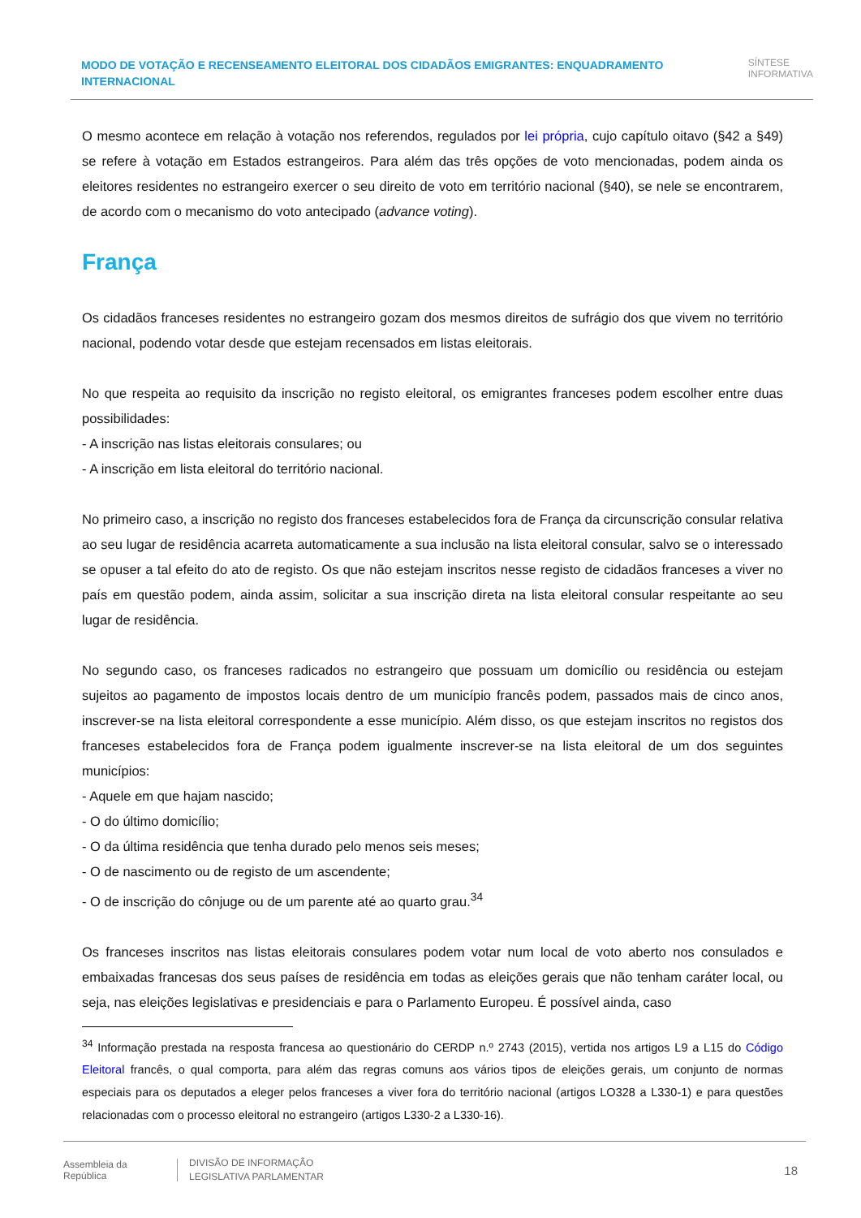MODO DE VOTAÇÃO E RECENSEAMENTO ELEITORAL DOS CIDADÃOS EMIGRANTES: ENQUADRAMENTO INTERNACIONAL
SÍNTESE
INFORMATIVA
O mesmo acontece em relação à votação nos referendos, regulados por lei própria, cujo capítulo oitavo (§42 a §49) se refere à votação em Estados estrangeiros. Para além das três opções de voto mencionadas, podem ainda os eleitores residentes no estrangeiro exercer o seu direito de voto em território nacional (§40), se nele se encontrarem, de acordo com o mecanismo do voto antecipado (advance voting).
França
Os cidadãos franceses residentes no estrangeiro gozam dos mesmos direitos de sufrágio dos que vivem no território nacional, podendo votar desde que estejam recensados em listas eleitorais.
No que respeita ao requisito da inscrição no registo eleitoral, os emigrantes franceses podem escolher entre duas possibilidades:
- A inscrição nas listas eleitorais consulares; ou
- A inscrição em lista eleitoral do território nacional.
No primeiro caso, a inscrição no registo dos franceses estabelecidos fora de França da circunscrição consular relativa ao seu lugar de residência acarreta automaticamente a sua inclusão na lista eleitoral consular, salvo se o interessado se opuser a tal efeito do ato de registo. Os que não estejam inscritos nesse registo de cidadãos franceses a viver no país em questão podem, ainda assim, solicitar a sua inscrição direta na lista eleitoral consular respeitante ao seu lugar de residência.
No segundo caso, os franceses radicados no estrangeiro que possuam um domicílio ou residência ou estejam sujeitos ao pagamento de impostos locais dentro de um município francês podem, passados mais de cinco anos, inscrever-se na lista eleitoral correspondente a esse município. Além disso, os que estejam inscritos no registos dos franceses estabelecidos fora de França podem igualmente inscrever-se na lista eleitoral de um dos seguintes municípios:
- Aquele em que hajam nascido;
- O do último domicílio;
- O da última residência que tenha durado pelo menos seis meses;
- O de nascimento ou de registo de um ascendente;
- O de inscrição do cônjuge ou de um parente até ao quarto grau.<sup>34</sup>
Os franceses inscritos nas listas eleitorais consulares podem votar num local de voto aberto nos consulados e embaixadas francesas dos seus países de residência em todas as eleições gerais que não tenham caráter local, ou seja, nas eleições legislativas e presidenciais e para o Parlamento Europeu. É possível ainda, caso
<sup>34</sup> Informação prestada na resposta francesa ao questionário do CERDP n.º 2743 (2015), vertida nos artigos L9 a L15 do Código Eleitoral francês, o qual comporta, para além das regras comuns aos vários tipos de eleições gerais, um conjunto de normas especiais para os deputados a eleger pelos franceses a viver fora do território nacional (artigos LO328 a L330-1) e para questões relacionadas com o processo eleitoral no estrangeiro (artigos L330-2 a L330-16).
Assembleia da República
DIVISÃO DE INFORMAÇÃO
LEGISLATIVA PARLAMENTAR
18